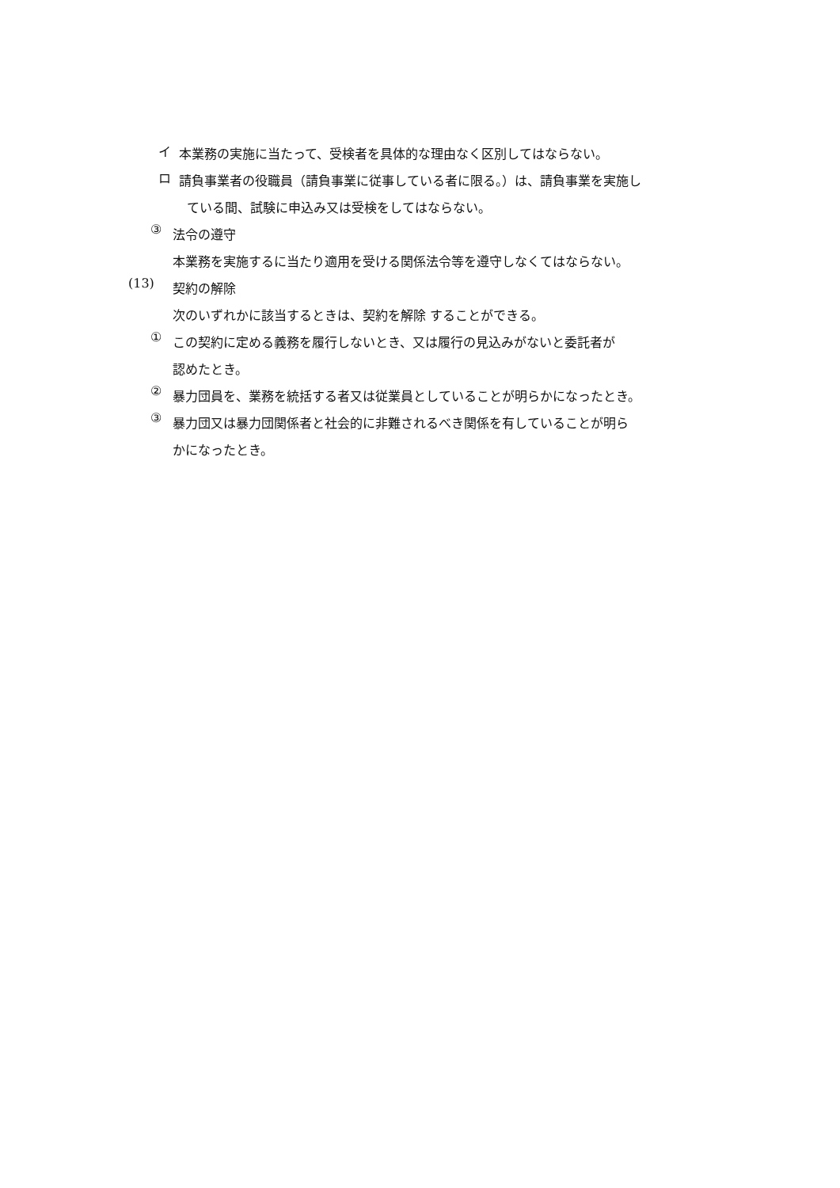イ
本業務の実施に当たって、受検者を具体的な理由なく区別してはならない。
ロ
請負事業者の役職員（請負事業に従事している者に限る。）は、請負事業を実施し
ている間、試験に申込み又は受検をしてはならない。
③
法令の遵守
本業務を実施するに当たり適用を受ける関係法令等を遵守しなくてはならない。
(13)
契約の解除
次のいずれかに該当するときは、契約を解除 することができる。
①
この契約に定める義務を履行しないとき、又は履行の見込みがないと委託者が
認めたとき。
②
暴力団員を、業務を統括する者又は従業員としていることが明らかになったとき。
③
暴力団又は暴力団関係者と社会的に非難されるべき関係を有していることが明ら
かになったとき。